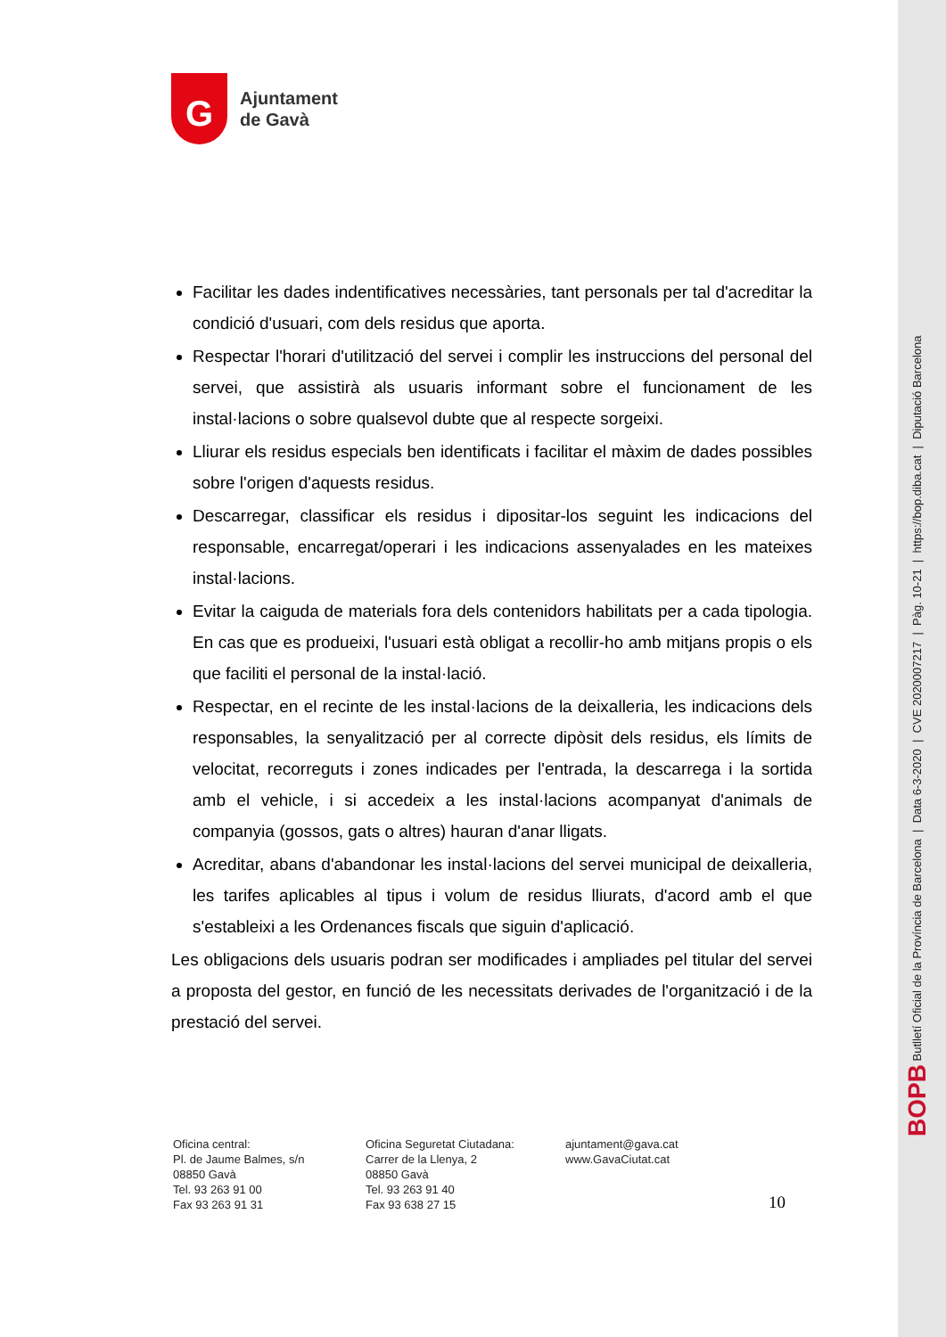G
Ajuntament
de Gavà
Facilitar les dades indentificatives necessàries, tant personals per tal d'acreditar la condició d'usuari, com dels residus que aporta.
Respectar l'horari d'utilització del servei i complir les instruccions del personal del servei, que assistirà als usuaris informant sobre el funcionament de les instal·lacions o sobre qualsevol dubte que al respecte sorgeixi.
Lliurar els residus especials ben identificats i facilitar el màxim de dades possibles sobre l'origen d'aquests residus.
Descarregar, classificar els residus i dipositar-los seguint les indicacions del responsable, encarregat/operari i les indicacions assenyalades en les mateixes instal·lacions.
Evitar la caiguda de materials fora dels contenidors habilitats per a cada tipologia. En cas que es produeixi, l'usuari està obligat a recollir-ho amb mitjans propis o els que faciliti el personal de la instal·lació.
Respectar, en el recinte de les instal·lacions de la deixalleria, les indicacions dels responsables, la senyalització per al correcte dipòsit dels residus, els límits de velocitat, recorreguts i zones indicades per l'entrada, la descarrega i la sortida amb el vehicle, i si accedeix a les instal·lacions acompanyat d'animals de companyia (gossos, gats o altres) hauran d'anar lligats.
Acreditar, abans d'abandonar les instal·lacions del servei municipal de deixalleria, les tarifes aplicables al tipus i volum de residus lliurats, d'acord amb el que s'estableixi a les Ordenances fiscals que siguin d'aplicació.
Les obligacions dels usuaris podran ser modificades i ampliades pel titular del servei a proposta del gestor, en funció de les necessitats derivades de l'organització i de la prestació del servei.
Oficina central:
Pl. de Jaume Balmes, s/n
08850 Gavà
Tel. 93 263 91 00
Fax 93 263 91 31
Oficina Seguretat Ciutadana:
Carrer de la Llenya, 2
08850 Gavà
Tel. 93 263 91 40
Fax 93 638 27 15
ajuntament@gava.cat
www.GavaCiutat.cat
10
BOPB Butlletí Oficial de la Província de Barcelona | Data 6-3-2020 | CVE 2020007217 | Pàg. 10-21 | https://bop.diba.cat | Diputació Barcelona